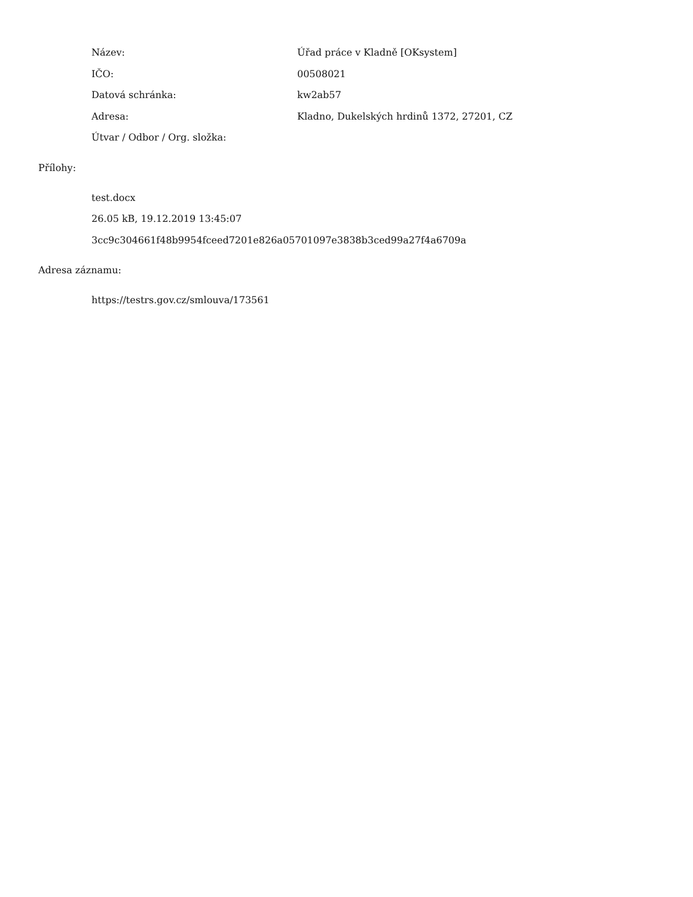| Název: | Úřad práce v Kladně [OKsystem] |
| IČO: | 00508021 |
| Datová schránka: | kw2ab57 |
| Adresa: | Kladno, Dukelských hrdinů 1372, 27201, CZ |
| Útvar / Odbor / Org. složka: | |
Přílohy:
test.docx
26.05 kB, 19.12.2019 13:45:07
3cc9c304661f48b9954fceed7201e826a05701097e3838b3ced99a27f4a6709a
Adresa záznamu:
https://testrs.gov.cz/smlouva/173561